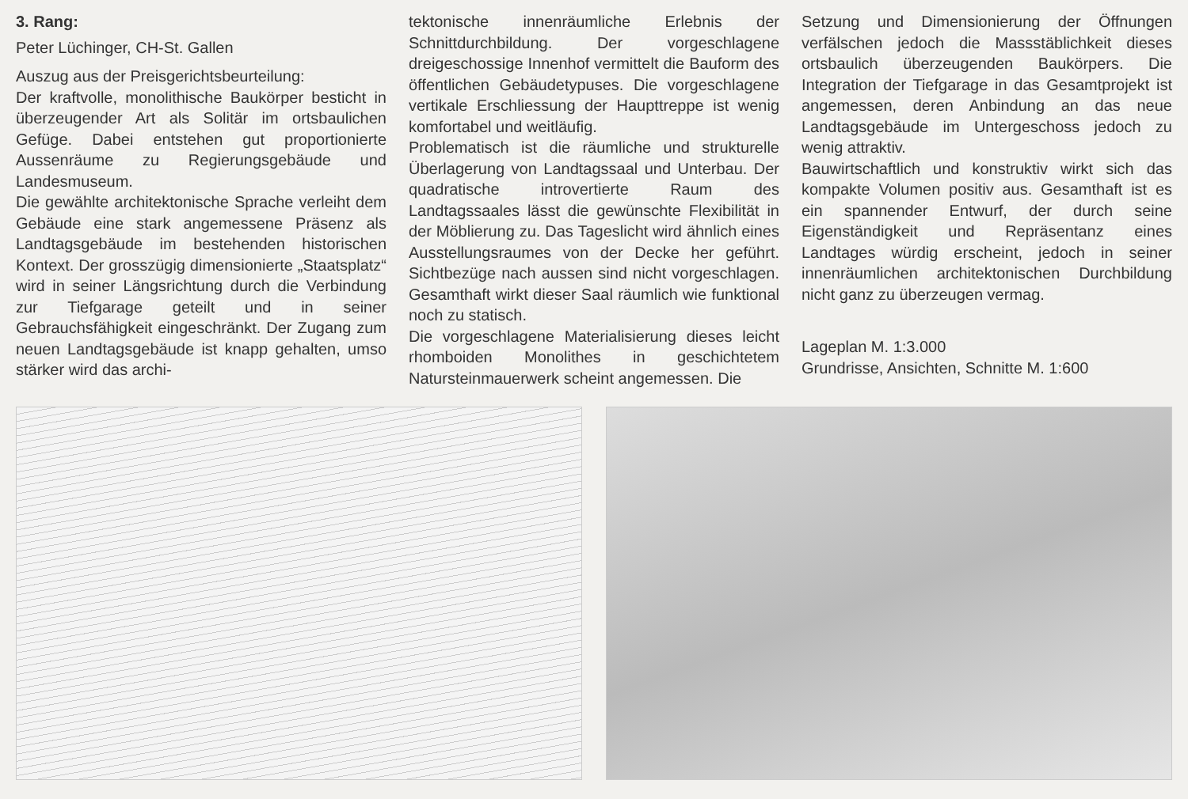3. Rang:
Peter Lüchinger, CH-St. Gallen
Auszug aus der Preisgerichtsbeurteilung:
Der kraftvolle, monolithische Baukörper besticht in überzeugender Art als Solitär im ortsbaulichen Gefüge. Dabei entstehen gut proportionierte Aussenräume zu Regierungsgebäude und Landesmuseum.
Die gewählte architektonische Sprache verleiht dem Gebäude eine stark angemessene Präsenz als Landtagsgebäude im bestehenden historischen Kontext. Der grosszügig dimensionierte „Staatsplatz“ wird in seiner Längsrichtung durch die Verbindung zur Tiefgarage geteilt und in seiner Gebrauchsfähigkeit eingeschränkt. Der Zugang zum neuen Landtagsgebäude ist knapp gehalten, umso stärker wird das archi-
tektonische innenräumliche Erlebnis der Schnittdurchbildung. Der vorgeschlagene dreigeschossige Innenhof vermittelt die Bauform des öffentlichen Gebäudetypuses. Die vorgeschlagene vertikale Erschliessung der Haupttreppe ist wenig komfortabel und weitläufig.
Problematisch ist die räumliche und strukturelle Überlagerung von Landtagssaal und Unterbau. Der quadratische introvertierte Raum des Landtagssaales lässt die gewünschte Flexibilität in der Möblierung zu. Das Tageslicht wird ähnlich eines Ausstellungsraumes von der Decke her geführt. Sichtbezüge nach aussen sind nicht vorgeschlagen. Gesamthaft wirkt dieser Saal räumlich wie funktional noch zu statisch.
Die vorgeschlagene Materialisierung dieses leicht rhomboiden Monolithes in geschichtetem Natursteinmauerwerk scheint angemessen. Die
Setzung und Dimensionierung der Öffnungen verfälschen jedoch die Massstäblichkeit dieses ortsbaulich überzeugenden Baukörpers. Die Integration der Tiefgarage in das Gesamtprojekt ist angemessen, deren Anbindung an das neue Landtagsgebäude im Untergeschoss jedoch zu wenig attraktiv.
Bauwirtschaftlich und konstruktiv wirkt sich das kompakte Volumen positiv aus. Gesamthaft ist es ein spannender Entwurf, der durch seine Eigenständigkeit und Repräsentanz eines Landtages würdig erscheint, jedoch in seiner innenräumlichen architektonischen Durchbildung nicht ganz zu überzeugen vermag.
Lageplan M. 1:3.000
Grundrisse, Ansichten, Schnitte M. 1:600